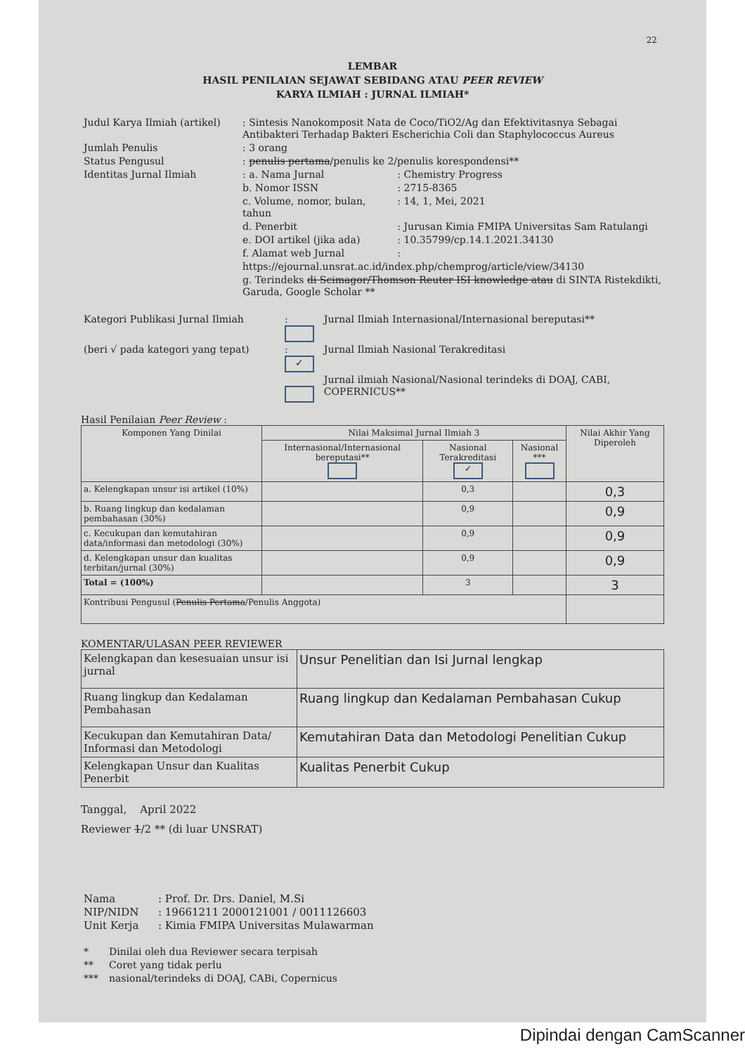22
LEMBAR
HASIL PENILAIAN SEJAWAT SEBIDANG ATAU PEER REVIEW
KARYA ILMIAH : JURNAL ILMIAH*
| Judul Karya Ilmiah (artikel) | : Sintesis Nanokomposit Nata de Coco/TiO2/Ag dan Efektivitasnya Sebagai Antibakteri Terhadap Bakteri Escherichia Coli dan Staphylococcus Aureus | |
| Jumlah Penulis | : 3 orang | |
| Status Pengusul | : penulis pertama /penulis ke 2/penulis korespondensi** | |
| Identitas Jurnal Ilmiah | : a. Nama Jurnal | : Chemistry Progress |
| | b. Nomor ISSN | : 2715-8365 |
| | c. Volume, nomor, bulan, tahun | : 14, 1, Mei, 2021 |
| | d. Penerbit | : Jurusan Kimia FMIPA Universitas Sam Ratulangi |
| | e. DOI artikel (jika ada) | : 10.35799/cp.14.1.2021.34130 |
| | f. Alamat web Jurnal | : |
| | https://ejournal.unsrat.ac.id/index.php/chemprog/article/view/34130 | |
| | g. Terindeks di Scimagor/Thomson Reuter ISI knowledge atau di SINTA Ristekdikti, Garuda, Google Scholar ** | |
| Kategori Publikasi Jurnal Ilmiah | : | Jurnal Ilmiah Internasional/Internasional bereputasi** |
| (beri √ pada kategori yang tepat) | : ✓ | Jurnal Ilmiah Nasional Terakreditasi |
| | | Jurnal ilmiah Nasional/Nasional terindeks di DOAJ, CABI, COPERNICUS** |
Hasil Penilaian Peer Review :
| Komponen Yang Dinilai | Nilai Maksimal Jurnal Ilmiah 3 | | | Nilai Akhir Yang Diperoleh |
| --- | --- | --- | --- | --- |
| | Internasional/Internasional bereputasi** | Nasional Terakreditasi ✓ | Nasional *** | |
| a. Kelengkapan unsur isi artikel (10%) | | 0,3 | | 0,3 |
| b. Ruang lingkup dan kedalaman pembahasan (30%) | | 0,9 | | 0,9 |
| c. Kecukupan dan kemutahiran data/informasi dan metodologi (30%) | | 0,9 | | 0,9 |
| d. Kelengkapan unsur dan kualitas terbitan/jurnal (30%) | | 0,9 | | 0,9 |
| Total = (100%) | | 3 | | 3 |
| Kontribusi Pengusul ( Penulis Pertama /Penulis Anggota) | | | | |
KOMENTAR/ULASAN PEER REVIEWER
| Kelengkapan dan kesesuaian unsur isi jurnal | Unsur Penelitian dan Isi Jurnal lengkap |
| Ruang lingkup dan Kedalaman Pembahasan | Ruang lingkup dan Kedalaman Pembahasan Cukup |
| Kecukupan dan Kemutahiran Data/ Informasi dan Metodologi | Kemutahiran Data dan Metodologi Penelitian Cukup |
| Kelengkapan Unsur dan Kualitas Penerbit | Kualitas Penerbit Cukup |
Tanggal, April 2022
Reviewer 1/2 ** (di luar UNSRAT)
| Nama | : Prof. Dr. Drs. Daniel, M.Si |
| NIP/NIDN | : 19661211 2000121001 / 0011126603 |
| Unit Kerja | : Kimia FMIPA Universitas Mulawarman |
| * | Dinilai oleh dua Reviewer secara terpisah |
| ** | Coret yang tidak perlu |
| *** | nasional/terindeks di DOAJ, CABi, Copernicus |
Dipindai dengan CamScanner